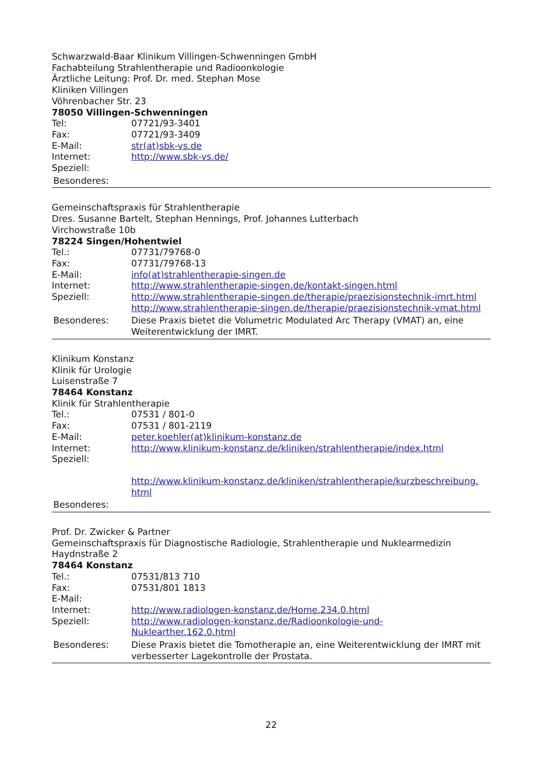Schwarzwald-Baar Klinikum Villingen-Schwenningen GmbH
Fachabteilung Strahlentherapie und Radioonkologie
Ärztliche Leitung: Prof. Dr. med. Stephan Mose
Kliniken Villingen
Vöhrenbacher Str. 23
78050 Villingen-Schwenningen
| Tel: | 07721/93-3401 |
| Fax: | 07721/93-3409 |
| E-Mail: | str(at)sbk-vs.de |
| Internet: | http://www.sbk-vs.de/ |
| Speziell: | |
| Besonderes: | |
Gemeinschaftspraxis für Strahlentherapie
Dres. Susanne Bartelt, Stephan Hennings, Prof. Johannes Lutterbach
Virchowstraße 10b
78224 Singen/Hohentwiel
| Tel.: | 07731/79768-0 |
| Fax: | 07731/79768-13 |
| E-Mail: | info(at)strahlentherapie-singen.de |
| Internet: | http://www.strahlentherapie-singen.de/kontakt-singen.html |
| Speziell: | http://www.strahlentherapie-singen.de/therapie/praezisionstechnik-imrt.html http://www.strahlentherapie-singen.de/therapie/praezisionstechnik-vmat.html |
| Besonderes: | Diese Praxis bietet die Volumetric Modulated Arc Therapy (VMAT) an, eine Weiterentwicklung der IMRT. |
Klinikum Konstanz
Klinik für Urologie
Luisenstraße 7
78464 Konstanz
Klinik für Strahlentherapie
| Tel.: | 07531 / 801-0 |
| Fax: | 07531 / 801-2119 |
| E-Mail: | peter.koehler(at)klinikum-konstanz.de |
| Internet: | http://www.klinikum-konstanz.de/kliniken/strahlentherapie/index.html |
| Speziell: | |
| | http://www.klinikum-konstanz.de/kliniken/strahlentherapie/kurzbeschreibung. html |
| Besonderes: | |
Prof. Dr. Zwicker & Partner
Gemeinschaftspraxis für Diagnostische Radiologie, Strahlentherapie und Nuklearmedizin
Haydnstraße 2
78464 Konstanz
| Tel.: | 07531/813 710 |
| Fax: | 07531/801 1813 |
| E-Mail: | |
| Internet: | http://www.radiologen-konstanz.de/Home.234.0.html |
| Speziell: | http://www.radiologen-konstanz.de/Radioonkologie-und- Nuklearther.162.0.html |
| Besonderes: | Diese Praxis bietet die Tomotherapie an, eine Weiterentwicklung der IMRT mit verbesserter Lagekontrolle der Prostata. |
22